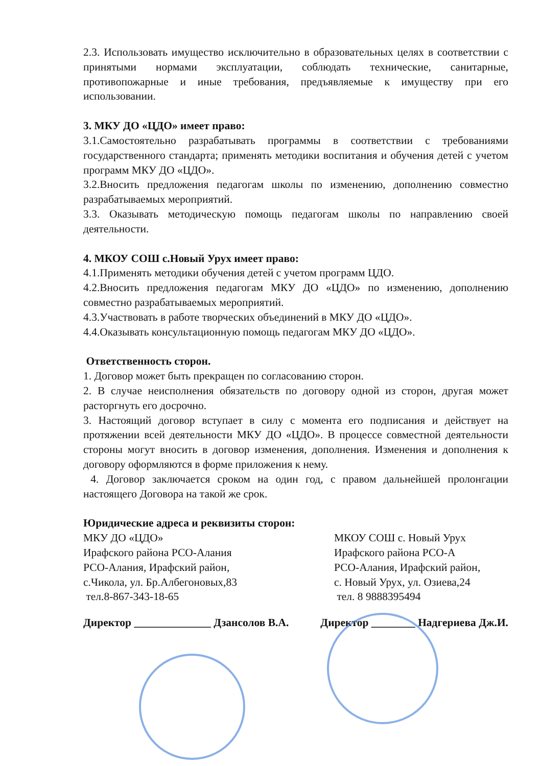2.3. Использовать имущество исключительно в образовательных целях в соответствии с принятыми нормами эксплуатации, соблюдать технические, санитарные, противопожарные и иные требования, предъявляемые к имуществу при его использовании.
3. МКУ ДО «ЦДО» имеет право:
3.1.Самостоятельно разрабатывать программы в соответствии с требованиями государственного стандарта; применять методики воспитания и обучения детей с учетом программ МКУ ДО «ЦДО».
3.2.Вносить предложения педагогам школы по изменению, дополнению совместно разрабатываемых мероприятий.
3.3. Оказывать методическую помощь педагогам школы по направлению своей деятельности.
4. МКОУ СОШ с.Новый Урух имеет право:
4.1.Применять методики обучения детей с учетом программ ЦДО.
4.2.Вносить предложения педагогам МКУ ДО «ЦДО» по изменению, дополнению совместно разрабатываемых мероприятий.
4.3.Участвовать в работе творческих объединений в МКУ ДО «ЦДО».
4.4.Оказывать консультационную помощь педагогам МКУ ДО «ЦДО».
Ответственность сторон.
1. Договор может быть прекращен по согласованию сторон.
2. В случае неисполнения обязательств по договору одной из сторон, другая может расторгнуть его досрочно.
3. Настоящий договор вступает в силу с момента его подписания и действует на протяжении всей деятельности МКУ ДО «ЦДО». В процессе совместной деятельности стороны могут вносить в договор изменения, дополнения. Изменения и дополнения к договору оформляются в форме приложения к нему.
4. Договор заключается сроком на один год, с правом дальнейшей пролонгации настоящего Договора на такой же срок.
Юридические адреса и реквизиты сторон:
МКУ ДО «ЦДО»
Ирафского района РСО-Алания
РСО-Алания, Ирафский район,
с.Чикола, ул. Бр.Албегоновых,83
тел.8-867-343-18-65
МКОУ СОШ с. Новый Урух
Ирафского района РСО-А
РСО-Алания, Ирафский район,
с. Новый Урух, ул. Озиева,24
тел. 8 9888395494
Директор ______________ Дзансолов В.А. Директор ________ Надгериева Дж.И.